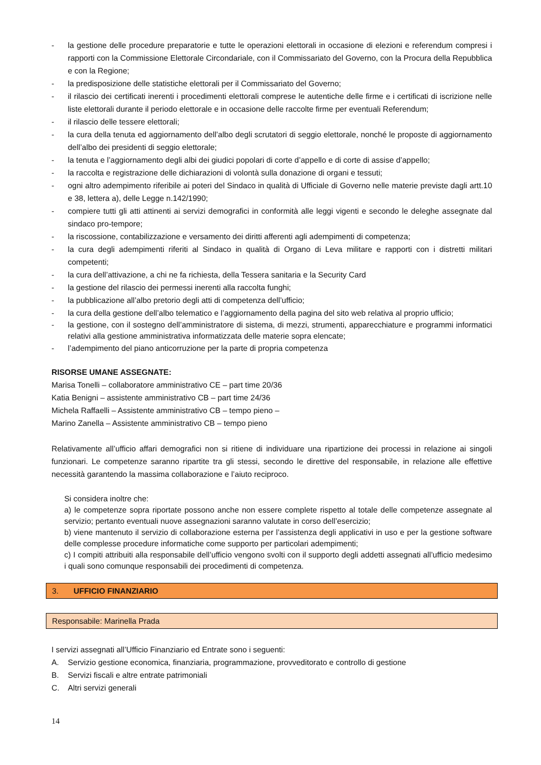- la gestione delle procedure preparatorie e tutte le operazioni elettorali in occasione di elezioni e referendum compresi i rapporti con la Commissione Elettorale Circondariale, con il Commissariato del Governo, con la Procura della Repubblica e con la Regione;
- la predisposizione delle statistiche elettorali per il Commissariato del Governo;
- il rilascio dei certificati inerenti i procedimenti elettorali comprese le autentiche delle firme e i certificati di iscrizione nelle liste elettorali durante il periodo elettorale e in occasione delle raccolte firme per eventuali Referendum;
- il rilascio delle tessere elettorali;
- la cura della tenuta ed aggiornamento dell’albo degli scrutatori di seggio elettorale, nonché le proposte di aggiornamento dell’albo dei presidenti di seggio elettorale;
- la tenuta e l’aggiornamento degli albi dei giudici popolari di corte d’appello e di corte di assise d’appello;
- la raccolta e registrazione delle dichiarazioni di volontà sulla donazione di organi e tessuti;
- ogni altro adempimento riferibile ai poteri del Sindaco in qualità di Ufficiale di Governo nelle materie previste dagli artt.10 e 38, lettera a), delle Legge n.142/1990;
- compiere tutti gli atti attinenti ai servizi demografici in conformità alle leggi vigenti e secondo le deleghe assegnate dal sindaco pro-tempore;
- la riscossione, contabilizzazione e versamento dei diritti afferenti agli adempimenti di competenza;
- la cura degli adempimenti riferiti al Sindaco in qualità di Organo di Leva militare e rapporti con i distretti militari competenti;
- la cura dell’attivazione, a chi ne fa richiesta, della Tessera sanitaria e la Security Card
- la gestione del rilascio dei permessi inerenti alla raccolta funghi;
- la pubblicazione all’albo pretorio degli atti di competenza dell’ufficio;
- la cura della gestione dell’albo telematico e l’aggiornamento della pagina del sito web relativa al proprio ufficio;
- la gestione, con il sostegno dell’amministratore di sistema, di mezzi, strumenti, apparecchiature e programmi informatici relativi alla gestione amministrativa informatizzata delle materie sopra elencate;
- l’adempimento del piano anticorruzione per la parte di propria competenza
RISORSE UMANE ASSEGNATE:
Marisa Tonelli – collaboratore amministrativo CE – part time 20/36
Katia Benigni – assistente amministrativo CB – part time 24/36
Michela Raffaelli – Assistente amministrativo CB – tempo pieno –
Marino Zanella – Assistente amministrativo CB – tempo pieno
Relativamente all’ufficio affari demografici non si ritiene di individuare una ripartizione dei processi in relazione ai singoli funzionari. Le competenze saranno ripartite tra gli stessi, secondo le direttive del responsabile, in relazione alle effettive necessità garantendo la massima collaborazione e l’aiuto reciproco.
Si considera inoltre che:
a) le competenze sopra riportate possono anche non essere complete rispetto al totale delle competenze assegnate al servizio; pertanto eventuali nuove assegnazioni saranno valutate in corso dell’esercizio;
b) viene mantenuto il servizio di collaborazione esterna per l’assistenza degli applicativi in uso e per la gestione software delle complesse procedure informatiche come supporto per particolari adempimenti;
c) I compiti attribuiti alla responsabile dell’ufficio vengono svolti con il supporto degli addetti assegnati all’ufficio medesimo i quali sono comunque responsabili dei procedimenti di competenza.
3. UFFICIO FINANZIARIO
Responsabile: Marinella Prada
I servizi assegnati all’Ufficio Finanziario ed Entrate sono i seguenti:
A. Servizio gestione economica, finanziaria, programmazione, provveditorato e controllo di gestione
B. Servizi fiscali e altre entrate patrimoniali
C. Altri servizi generali
14